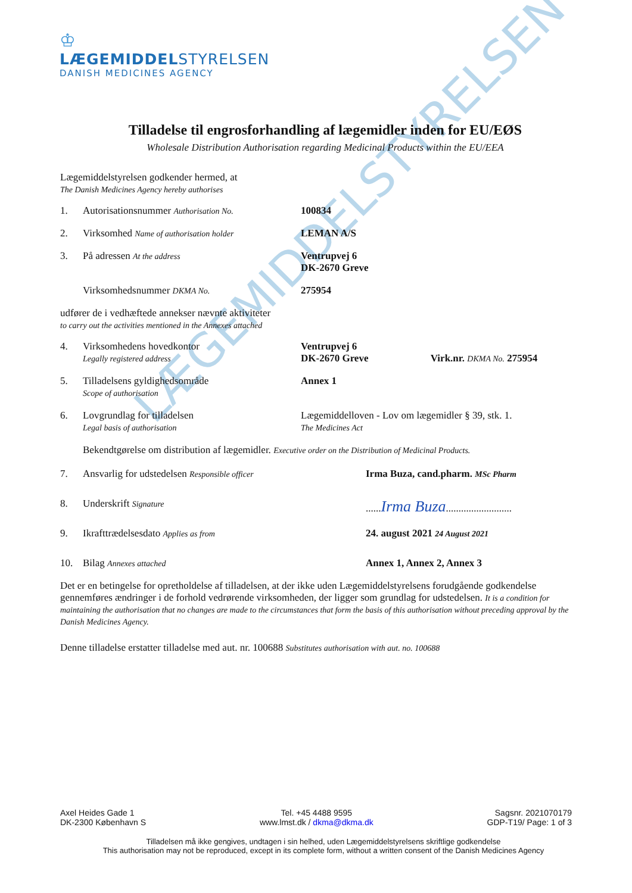♔
LÆGEMIDDELSTYRELSEN
DANISH MEDICINES AGENCY
LÆGEMIDDELSTYRELSEN
Tilladelse til engrosforhandling af lægemidler inden for EU/EØS
Wholesale Distribution Authorisation regarding Medicinal Products within the EU/EEA
Lægemiddelstyrelsen godkender hermed, at
The Danish Medicines Agency hereby authorises
1. Autorisationsnummer Authorisation No.
100834
2. Virksomhed Name of authorisation holder
LEMAN A/S
3. På adressen At the address
Ventrupvej 6
DK-2670 Greve
Virksomhedsnummer DKMA No.
275954
udfører de i vedhæftede annekser nævnte aktiviteter
to carry out the activities mentioned in the Annexes attached
4. Virksomhedens hovedkontor
Legally registered address
Ventrupvej 6
DK-2670 Greve Virk.nr. DKMA No. 275954
5. Tilladelsens gyldighedsområde
Scope of authorisation
Annex 1
6. Lovgrundlag for tilladelsen
Legal basis of authorisation
Lægemiddelloven - Lov om lægemidler § 39, stk. 1.
The Medicines Act
Bekendtgørelse om distribution af lægemidler. Executive order on the Distribution of Medicinal Products.
7. Ansvarlig for udstedelsen Responsible officer
Irma Buza, cand.pharm. MSc Pharm
8. Underskrift Signature
......Irma Buza..........................
9. Ikrafttrædelsesdato Applies as from
24. august 2021 24 August 2021
10. Bilag Annexes attached
Annex 1, Annex 2, Annex 3
Det er en betingelse for opretholdelse af tilladelsen, at der ikke uden Lægemiddelstyrelsens forudgående godkendelse gennemføres ændringer i de forhold vedrørende virksomheden, der ligger som grundlag for udstedelsen. It is a condition for maintaining the authorisation that no changes are made to the circumstances that form the basis of this authorisation without preceding approval by the Danish Medicines Agency.
Denne tilladelse erstatter tilladelse med aut. nr. 100688 Substitutes authorisation with aut. no. 100688
Axel Heides Gade 1
DK-2300 København S
Tel. +45 4488 9595
www.lmst.dk / dkma@dkma.dk
Sagsnr. 2021070179
GDP-T19/ Page: 1 of 3
Tilladelsen må ikke gengives, undtagen i sin helhed, uden Lægemiddelstyrelsens skriftlige godkendelse
This authorisation may not be reproduced, except in its complete form, without a written consent of the Danish Medicines Agency